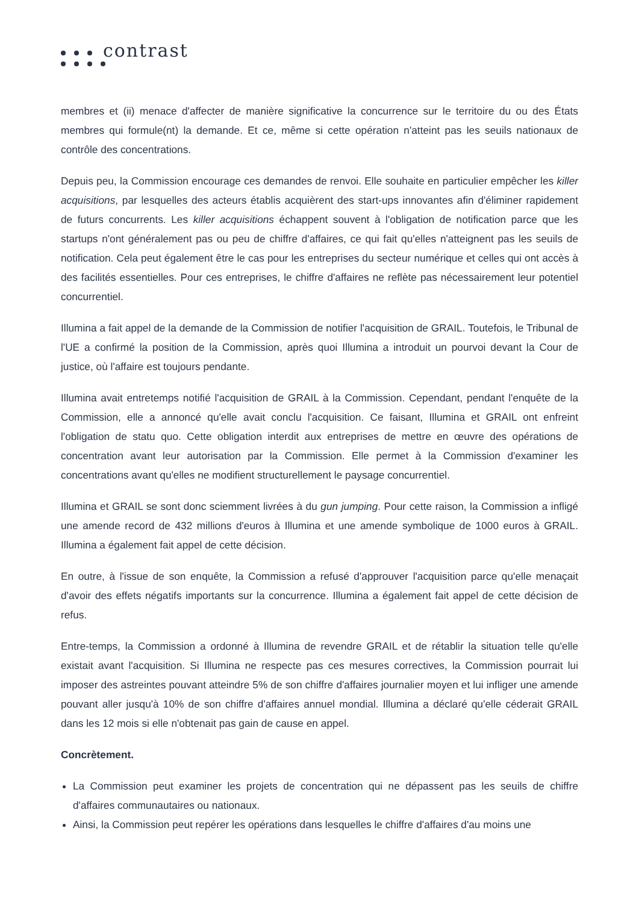contrast
membres et (ii) menace d'affecter de manière significative la concurrence sur le territoire du ou des États membres qui formule(nt) la demande. Et ce, même si cette opération n'atteint pas les seuils nationaux de contrôle des concentrations.
Depuis peu, la Commission encourage ces demandes de renvoi. Elle souhaite en particulier empêcher les killer acquisitions, par lesquelles des acteurs établis acquièrent des start-ups innovantes afin d'éliminer rapidement de futurs concurrents. Les killer acquisitions échappent souvent à l'obligation de notification parce que les startups n'ont généralement pas ou peu de chiffre d'affaires, ce qui fait qu'elles n'atteignent pas les seuils de notification. Cela peut également être le cas pour les entreprises du secteur numérique et celles qui ont accès à des facilités essentielles. Pour ces entreprises, le chiffre d'affaires ne reflète pas nécessairement leur potentiel concurrentiel.
Illumina a fait appel de la demande de la Commission de notifier l'acquisition de GRAIL. Toutefois, le Tribunal de l'UE a confirmé la position de la Commission, après quoi Illumina a introduit un pourvoi devant la Cour de justice, où l'affaire est toujours pendante.
Illumina avait entretemps notifié l'acquisition de GRAIL à la Commission. Cependant, pendant l'enquête de la Commission, elle a annoncé qu'elle avait conclu l'acquisition. Ce faisant, Illumina et GRAIL ont enfreint l'obligation de statu quo. Cette obligation interdit aux entreprises de mettre en œuvre des opérations de concentration avant leur autorisation par la Commission. Elle permet à la Commission d'examiner les concentrations avant qu'elles ne modifient structurellement le paysage concurrentiel.
Illumina et GRAIL se sont donc sciemment livrées à du gun jumping. Pour cette raison, la Commission a infligé une amende record de 432 millions d'euros à Illumina et une amende symbolique de 1000 euros à GRAIL. Illumina a également fait appel de cette décision.
En outre, à l'issue de son enquête, la Commission a refusé d'approuver l'acquisition parce qu'elle menaçait d'avoir des effets négatifs importants sur la concurrence. Illumina a également fait appel de cette décision de refus.
Entre-temps, la Commission a ordonné à Illumina de revendre GRAIL et de rétablir la situation telle qu'elle existait avant l'acquisition. Si Illumina ne respecte pas ces mesures correctives, la Commission pourrait lui imposer des astreintes pouvant atteindre 5% de son chiffre d'affaires journalier moyen et lui infliger une amende pouvant aller jusqu'à 10% de son chiffre d'affaires annuel mondial. Illumina a déclaré qu'elle céderait GRAIL dans les 12 mois si elle n'obtenait pas gain de cause en appel.
Concrètement.
La Commission peut examiner les projets de concentration qui ne dépassent pas les seuils de chiffre d'affaires communautaires ou nationaux.
Ainsi, la Commission peut repérer les opérations dans lesquelles le chiffre d'affaires d'au moins une